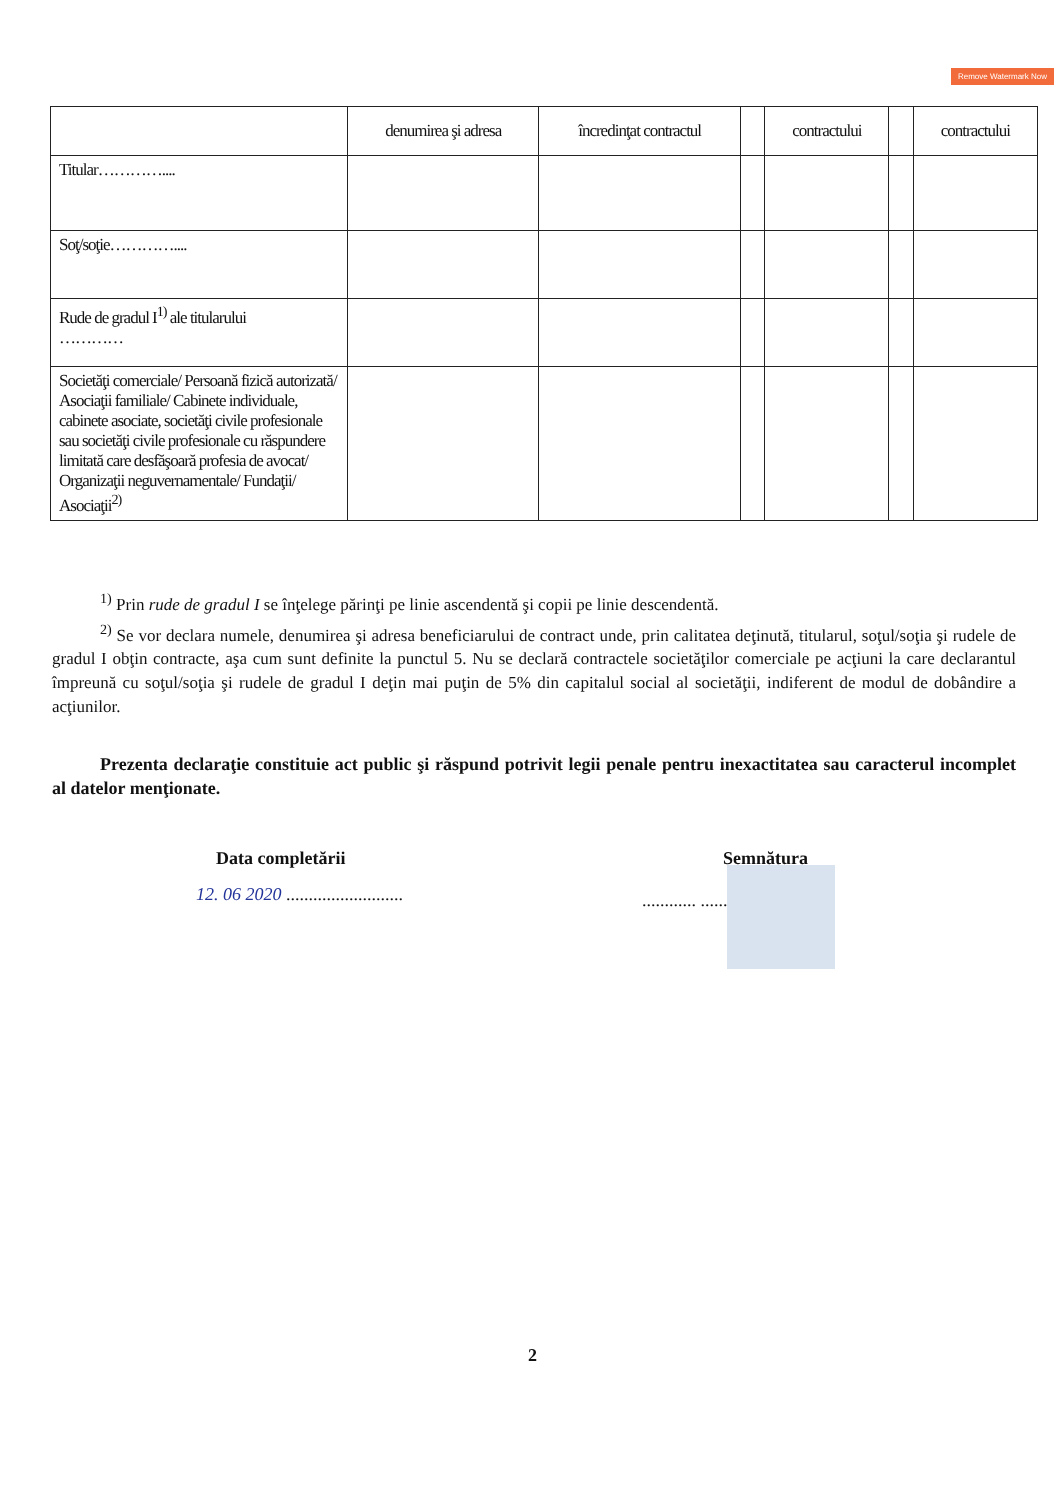Remove Watermark Now
| | denumirea şi adresa | încredinţat contractul | | contractului | | contractului |
| --- | --- | --- | --- | --- | --- | --- |
| Titular………….... | | | | | | |
| Soţ/soţie………….... | | | | | | |
| Rude de gradul I<sup>1)</sup> ale titularului ………… | | | | | | |
| Societăţi comerciale/ Persoană fizică autorizată/ Asociaţii familiale/ Cabinete individuale, cabinete asociate, societăţi civile profesionale sau societăţi civile profesionale cu răspundere limitată care desfăşoară profesia de avocat/ Organizaţii neguvernamentale/ Fundaţii/ Asociaţii<sup>2)</sup> | | | | | | |
<sup>1)</sup> Prin rude de gradul I se înţelege părinţi pe linie ascendentă şi copii pe linie descendentă.
<sup>2)</sup> Se vor declara numele, denumirea şi adresa beneficiarului de contract unde, prin calitatea deţinută, titularul, soţul/soţia şi rudele de gradul I obţin contracte, aşa cum sunt definite la punctul 5. Nu se declară contractele societăţilor comerciale pe acţiuni la care declarantul împreună cu soţul/soţia şi rudele de gradul I deţin mai puţin de 5% din capitalul social al societăţii, indiferent de modul de dobândire a acţiunilor.
Prezenta declaraţie constituie act public şi răspund potrivit legii penale pentru inexactitatea sau caracterul incomplet al datelor menţionate.
Data completării Semnătura
12. 06 2020 ..........................
............ ..........
2